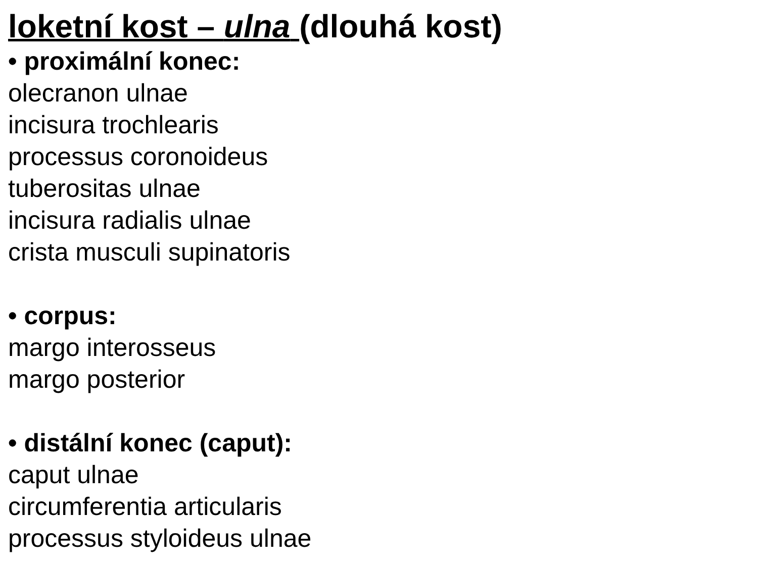loketní kost – ulna (dlouhá kost)
• proximální konec:
olecranon ulnae
incisura trochlearis
processus coronoideus
tuberositas ulnae
incisura radialis ulnae
crista musculi supinatoris
• corpus:
margo interosseus
margo posterior
• distální konec (caput):
caput ulnae
circumferentia articularis
processus styloideus ulnae